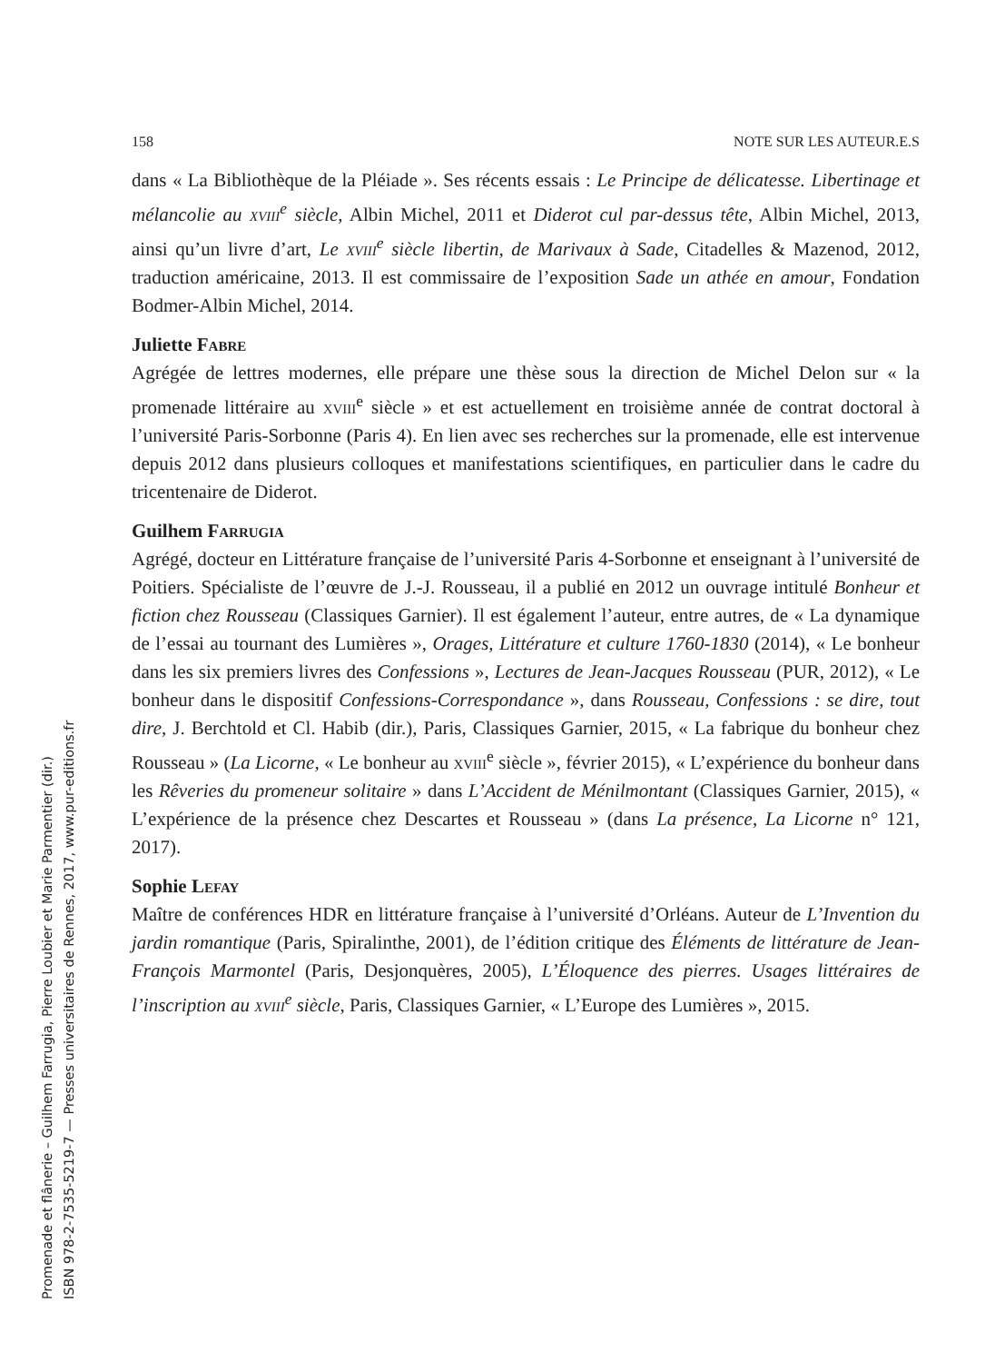Promenade et flânerie – Guilhem Farrugia, Pierre Loubier et Marie Parmentier (dir.)
ISBN 978-2-7535-5219-7 — Presses universitaires de Rennes, 2017, www.pur-editions.fr
158 NOTE SUR LES AUTEUR.E.S
dans « La Bibliothèque de la Pléiade ». Ses récents essais : Le Principe de délicatesse. Libertinage et mélancolie au xviii<sup>e</sup> siècle, Albin Michel, 2011 et Diderot cul par-dessus tête, Albin Michel, 2013, ainsi qu’un livre d’art, Le xviii<sup>e</sup> siècle libertin, de Marivaux à Sade, Citadelles & Mazenod, 2012, traduction américaine, 2013. Il est commissaire de l’exposition Sade un athée en amour, Fondation Bodmer-Albin Michel, 2014.
Juliette Fabre
Agrégée de lettres modernes, elle prépare une thèse sous la direction de Michel Delon sur « la promenade littéraire au xviii<sup>e</sup> siècle » et est actuellement en troisième année de contrat doctoral à l’université Paris-Sorbonne (Paris 4). En lien avec ses recherches sur la promenade, elle est intervenue depuis 2012 dans plusieurs colloques et manifestations scientifiques, en particulier dans le cadre du tricentenaire de Diderot.
Guilhem Farrugia
Agrégé, docteur en Littérature française de l’université Paris 4-Sorbonne et enseignant à l’université de Poitiers. Spécialiste de l’œuvre de J.-J. Rousseau, il a publié en 2012 un ouvrage intitulé Bonheur et fiction chez Rousseau (Classiques Garnier). Il est également l’auteur, entre autres, de « La dynamique de l’essai au tournant des Lumières », Orages, Littérature et culture 1760-1830 (2014), « Le bonheur dans les six premiers livres des Confessions », Lectures de Jean-Jacques Rousseau (PUR, 2012), « Le bonheur dans le dispositif Confessions-Correspondance », dans Rousseau, Confessions : se dire, tout dire, J. Berchtold et Cl. Habib (dir.), Paris, Classiques Garnier, 2015, « La fabrique du bonheur chez Rousseau » (La Licorne, « Le bonheur au xviii<sup>e</sup> siècle », février 2015), « L’expérience du bonheur dans les Rêveries du promeneur solitaire » dans L’Accident de Ménilmontant (Classiques Garnier, 2015), « L’expérience de la présence chez Descartes et Rousseau » (dans La présence, La Licorne n° 121, 2017).
Sophie Lefay
Maître de conférences HDR en littérature française à l’université d’Orléans. Auteur de L’Invention du jardin romantique (Paris, Spiralinthe, 2001), de l’édition critique des Éléments de littérature de Jean-François Marmontel (Paris, Desjonquères, 2005), L’Éloquence des pierres. Usages littéraires de l’inscription au xviii<sup>e</sup> siècle, Paris, Classiques Garnier, « L’Europe des Lumières », 2015.